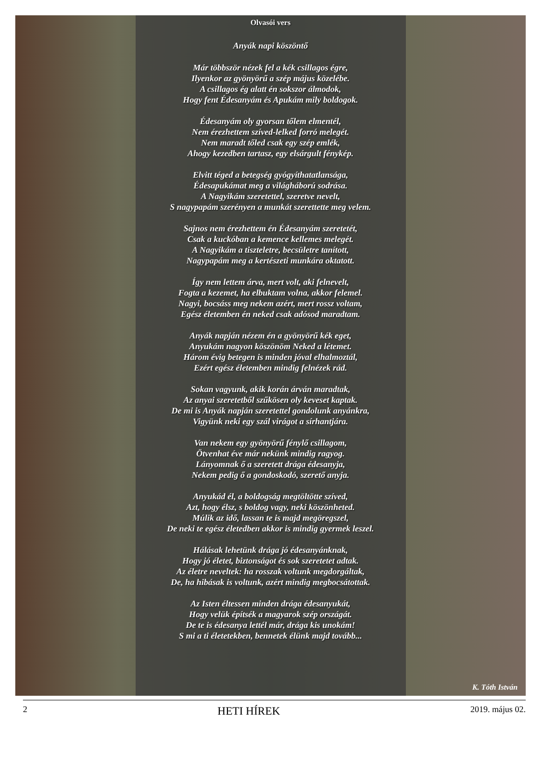Olvasói vers
Anyák napi köszöntő
Már többször nézek fel a kék csillagos égre,
Ilyenkor az gyönyörű a szép május közelébe.
A csillagos ég alatt én sokszor álmodok,
Hogy fent Édesanyám és Apukám mily boldogok.
Édesanyám oly gyorsan tőlem elmentél,
Nem érezhettem szíved-lelked forró melegét.
Nem maradt tőled csak egy szép emlék,
Ahogy kezedben tartasz, egy elsárgult fénykép.
Elvitt téged a betegség gyógyíthatatlansága,
Édesapukámat meg a világháború sodrása.
A Nagyikám szeretettel, szeretve nevelt,
S nagypapám szerényen a munkát szerettette meg velem.
Sajnos nem érezhettem én Édesanyám szeretetét,
Csak a kuckóban a kemence kellemes melegét.
A Nagyikám a tiszteletre, becsületre tanított,
Nagypapám meg a kertészeti munkára oktatott.
Így nem lettem árva, mert volt, aki felnevelt,
Fogta a kezemet, ha elbuktam volna, akkor felemel.
Nagyi, bocsáss meg nekem azért, mert rossz voltam,
Egész életemben én neked csak adósod maradtam.
Anyák napján nézem én a gyönyörű kék eget,
Anyukám nagyon köszönöm Neked a létemet.
Három évig betegen is minden jóval elhalmoztál,
Ezért egész életemben mindig felnézek rád.
Sokan vagyunk, akik korán árván maradtak,
Az anyai szeretetből szűkösen oly keveset kaptak.
De mi is Anyák napján szeretettel gondolunk anyánkra,
Vigyünk neki egy szál virágot a sírhantjára.
Van nekem egy gyönyörű fénylő csillagom,
Ötvenhat éve már nekünk mindig ragyog.
Lányomnak ő a szeretett drága édesanyja,
Nekem pedig ő a gondoskodó, szerető anyja.
Anyukád él, a boldogság megtöltötte szíved,
Azt, hogy élsz, s boldog vagy, neki köszönheted.
Múlik az idő, lassan te is majd megöregszel,
De neki te egész életedben akkor is mindig gyermek leszel.
Hálásak lehetünk drága jó édesanyánknak,
Hogy jó életet, biztonságot és sok szeretetet adtak.
Az életre neveltek: ha rosszak voltunk megdorgáltak,
De, ha hibásak is voltunk, azért mindig megbocsátottak.
Az Isten éltessen minden drága édesanyukát,
Hogy velük építsék a magyarok szép országát.
De te is édesanya lettél már, drága kis unokám!
S mi a ti életetekben, bennetek élünk majd tovább...
K. Tóth István
2 HETI HÍREK 2019. május 02.